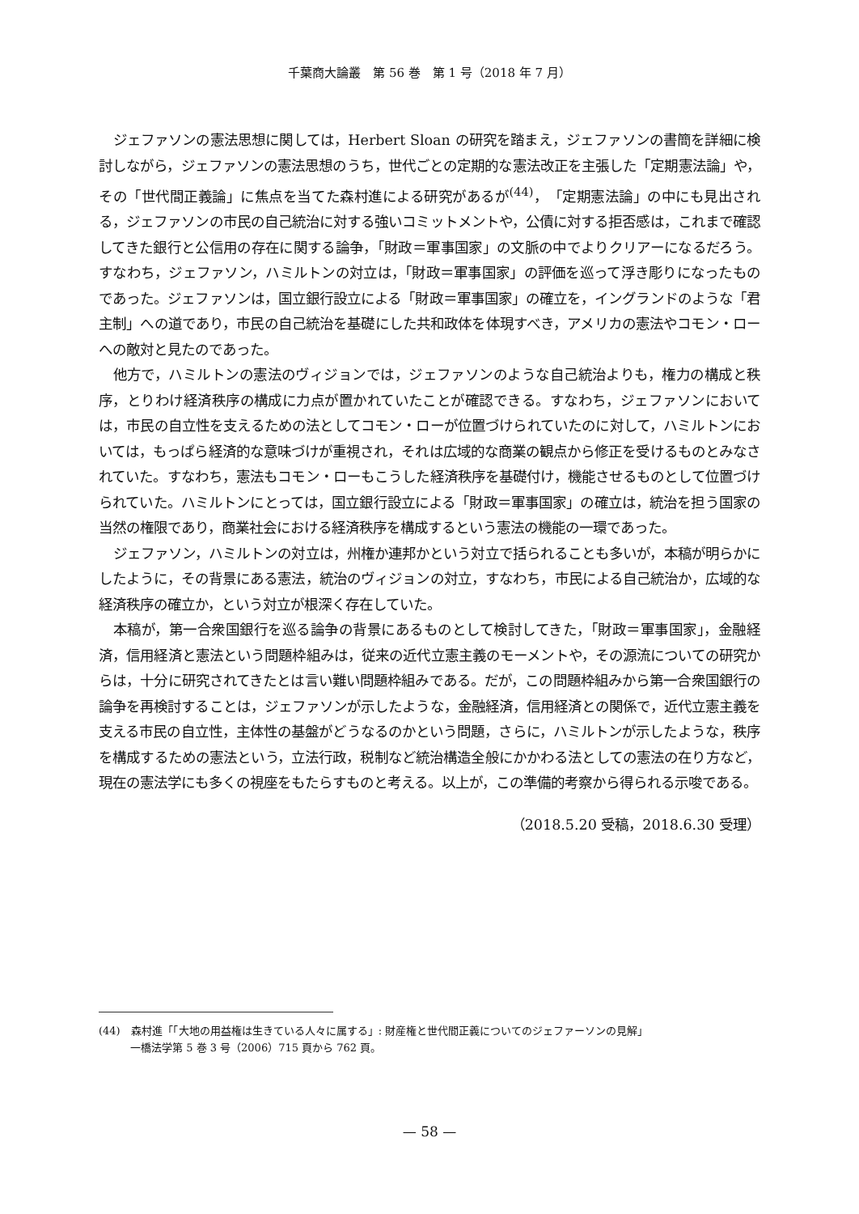千葉商大論叢　第 56 巻　第 1 号（2018 年 7 月）
ジェファソンの憲法思想に関しては，Herbert Sloan の研究を踏まえ，ジェファソンの書簡を詳細に検討しながら，ジェファソンの憲法思想のうち，世代ごとの定期的な憲法改正を主張した「定期憲法論」や，その「世代間正義論」に焦点を当てた森村進による研究があるが<sup>(44)</sup>，「定期憲法論」の中にも見出される，ジェファソンの市民の自己統治に対する強いコミットメントや，公債に対する拒否感は，これまで確認してきた銀行と公信用の存在に関する論争，「財政＝軍事国家」の文脈の中でよりクリアーになるだろう。すなわち，ジェファソン，ハミルトンの対立は，「財政＝軍事国家」の評価を巡って浮き彫りになったものであった。ジェファソンは，国立銀行設立による「財政＝軍事国家」の確立を，イングランドのような「君主制」への道であり，市民の自己統治を基礎にした共和政体を体現すべき，アメリカの憲法やコモン・ローへの敵対と見たのであった。
他方で，ハミルトンの憲法のヴィジョンでは，ジェファソンのような自己統治よりも，権力の構成と秩序，とりわけ経済秩序の構成に力点が置かれていたことが確認できる。すなわち，ジェファソンにおいては，市民の自立性を支えるための法としてコモン・ローが位置づけられていたのに対して，ハミルトンにおいては，もっぱら経済的な意味づけが重視され，それは広域的な商業の観点から修正を受けるものとみなされていた。すなわち，憲法もコモン・ローもこうした経済秩序を基礎付け，機能させるものとして位置づけられていた。ハミルトンにとっては，国立銀行設立による「財政＝軍事国家」の確立は，統治を担う国家の当然の権限であり，商業社会における経済秩序を構成するという憲法の機能の一環であった。
ジェファソン，ハミルトンの対立は，州権か連邦かという対立で括られることも多いが，本稿が明らかにしたように，その背景にある憲法，統治のヴィジョンの対立，すなわち，市民による自己統治か，広域的な経済秩序の確立か，という対立が根深く存在していた。
本稿が，第一合衆国銀行を巡る論争の背景にあるものとして検討してきた，「財政＝軍事国家」，金融経済，信用経済と憲法という問題枠組みは，従来の近代立憲主義のモーメントや，その源流についての研究からは，十分に研究されてきたとは言い難い問題枠組みである。だが，この問題枠組みから第一合衆国銀行の論争を再検討することは，ジェファソンが示したような，金融経済，信用経済との関係で，近代立憲主義を支える市民の自立性，主体性の基盤がどうなるのかという問題，さらに，ハミルトンが示したような，秩序を構成するための憲法という，立法行政，税制など統治構造全般にかかわる法としての憲法の在り方など，現在の憲法学にも多くの視座をもたらすものと考える。以上が，この準備的考察から得られる示唆である。
（2018.5.20 受稿，2018.6.30 受理）
(44)　森村進「「大地の用益権は生きている人々に属する」: 財産権と世代間正義についてのジェファーソンの見解」
　　　一橋法学第 5 巻 3 号（2006）715 頁から 762 頁。
— 58 —